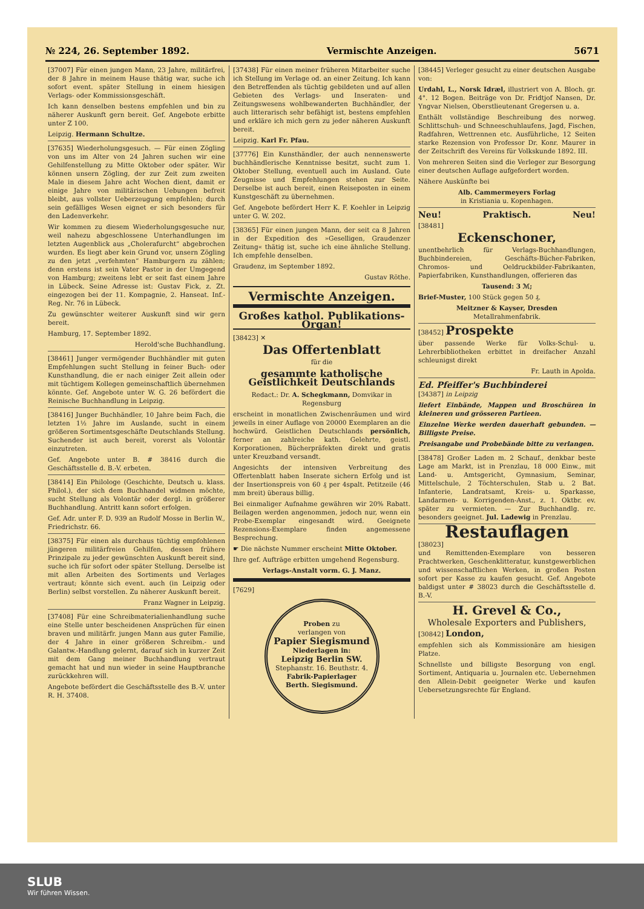№ 224, 26. September 1892. Vermischte Anzeigen. 5671
[37007] Für einen jungen Mann, 23 Jahre, militärfrei, der 8 Jahre in meinem Hause thätig war, suche ich sofort event. später Stellung in einem hiesigen Verlags- oder Kommissionsgeschäft.
Ich kann denselben bestens empfehlen und bin zu näherer Auskunft gern bereit. Gef. Angebote erbitte unter Z 100.
Leipzig. Hermann Schultze.
[37635] Wiederholungsgesuch. — Für einen Zögling von uns im Alter von 24 Jahren suchen wir eine Gehilfenstellung zu Mitte Oktober oder später. Wir können unsern Zögling, der zur Zeit zum zweiten Male in diesem Jahre acht Wochen dient, damit er einige Jahre von militärischen Uebungen befreit bleibt, aus vollster Ueberzeugung empfehlen; durch sein gefälliges Wesen eignet er sich besonders für den Ladenverkehr.
Wir kommen zu diesem Wiederholungsgesuche nur, weil nahezu abgeschlossene Unterhandlungen im letzten Augenblick aus „Cholerafurcht“ abgebrochen wurden. Es liegt aber kein Grund vor, unsern Zögling zu den jetzt „verfehmten“ Hamburgern zu zählen; denn erstens ist sein Vater Pastor in der Umgegend von Hamburg; zweitens lebt er seit fast einem Jahre in Lübeck. Seine Adresse ist: Gustav Fick, z. Zt. eingezogen bei der 11. Kompagnie, 2. Hanseat. Inf.-Reg. Nr. 76 in Lübeck.
Zu gewünschter weiterer Auskunft sind wir gern bereit.
Hamburg, 17. September 1892.
Herold'sche Buchhandlung.
[38461] Junger vermögender Buchhändler mit guten Empfehlungen sucht Stellung in feiner Buch- oder Kunsthandlung, die er nach einiger Zeit allein oder mit tüchtigem Kollegen gemeinschaftlich übernehmen könnte. Gef. Angebote unter W. G. 26 befördert die Reinische Buchhandlung in Leipzig.
[38416] Junger Buchhändler, 10 Jahre beim Fach, die letzten 1½ Jahre im Auslande, sucht in einem größeren Sortimentsgeschäfte Deutschlands Stellung. Suchender ist auch bereit, vorerst als Volontär einzutreten.
Gef. Angebote unter B. # 38416 durch die Geschäftsstelle d. B.-V. erbeten.
[38414] Ein Philologe (Geschichte, Deutsch u. klass. Philol.), der sich dem Buchhandel widmen möchte, sucht Stellung als Volontär oder dergl. in größerer Buchhandlung. Antritt kann sofort erfolgen.
Gef. Adr. unter F. D. 939 an Rudolf Mosse in Berlin W., Friedrichstr. 66.
[38375] Für einen als durchaus tüchtig empfohlenen jüngeren militärfreien Gehilfen, dessen frühere Prinzipale zu jeder gewünschten Auskunft bereit sind, suche ich für sofort oder später Stellung. Derselbe ist mit allen Arbeiten des Sortiments und Verlages vertraut; könnte sich event. auch (in Leipzig oder Berlin) selbst vorstellen. Zu näherer Auskunft bereit.
Franz Wagner in Leipzig.
[37408] Für eine Schreibmaterialienhandlung suche eine Stelle unter bescheidenen Ansprüchen für einen braven und militärfr. jungen Mann aus guter Familie, der 4 Jahre in einer größeren Schreibm.- und Galantw.-Handlung gelernt, darauf sich in kurzer Zeit mit dem Gang meiner Buchhandlung vertraut gemacht hat und nun wieder in seine Hauptbranche zurückkehren will.
Angebote befördert die Geschäftsstelle des B.-V. unter R. H. 37408.
[37438] Für einen meiner früheren Mitarbeiter suche ich Stellung im Verlage od. an einer Zeitung. Ich kann den Betreffenden als tüchtig gebildeten und auf allen Gebieten des Verlags- und Inseraten- und Zeitungswesens wohlbewanderten Buchhändler, der auch litterarisch sehr befähigt ist, bestens empfehlen und erkläre ich mich gern zu jeder näheren Auskunft bereit.
Leipzig. Karl Fr. Pfau.
[37776] Ein Kunsthändler, der auch nennenswerte buchhändlerische Kenntnisse besitzt, sucht zum 1. Oktober Stellung, eventuell auch im Ausland. Gute Zeugnisse und Empfehlungen stehen zur Seite. Derselbe ist auch bereit, einen Reiseposten in einem Kunstgeschäft zu übernehmen.
Gef. Angebote befördert Herr K. F. Koehler in Leipzig unter G. W. 202.
[38365] Für einen jungen Mann, der seit ca 8 Jahren in der Expedition des »Geselligen, Graudenzer Zeitung« thätig ist, suche ich eine ähnliche Stellung. Ich empfehle denselben.
Graudenz, im September 1892.
Gustav Röthe.
Vermischte Anzeigen.
Großes kathol. Publikations-Organ!
[38423] ✕
Das Offertenblatt
für die
gesammte katholische Geistlichkeit Deutschlands
Redact.: Dr. A. Schegkmann, Domvikar in Regensburg
erscheint in monatlichen Zwischenräumen und wird jeweils in einer Auflage von 20000 Exemplaren an die hochwürd. Geistlichen Deutschlands persönlich, ferner an zahlreiche kath. Gelehrte, geistl. Korporationen, Bücherpräfekten direkt und gratis unter Kreuzband versandt.
Angesichts der intensiven Verbreitung des Offertenblatt haben Inserate sichern Erfolg und ist der Insertionspreis von 60 ₰ per 4spalt. Petitzeile (46 mm breit) überaus billig.
Bei einmaliger Aufnahme gewähren wir 20% Rabatt. Beilagen werden angenommen, jedoch nur, wenn ein Probe-Exemplar eingesandt wird. Geeignete Rezensions-Exemplare finden angemessene Besprechung.
☛ Die nächste Nummer erscheint Mitte Oktober.
Ihre gef. Aufträge erbitten umgehend Regensburg.
Verlags-Anstalt vorm. G. J. Manz.
[7629]
Proben zu
verlangen von
Papier Siegismund
Niederlagen in:
Leipzig Berlin SW.
Stephanstr. 16. Beuthstr. 4.
Fabrik-Papierlager
Berth. Siegismund.
[38445] Verleger gesucht zu einer deutschen Ausgabe von:
Urdahl, L., Norsk Idræl, illustriert von A. Bloch. gr. 4°. 12 Bogen. Beiträge von Dr. Fridtjof Nansen, Dr. Yngvar Nielsen, Oberstlieutenant Gregersen u. a.
Enthält vollständige Beschreibung des norweg. Schlittschuh- und Schneeschuhlaufens, Jagd, Fischen, Radfahren, Wettrennen etc. Ausführliche, 12 Seiten starke Rezension von Professor Dr. Konr. Maurer in der Zeitschrift des Vereins für Volkskunde 1892. III.
Von mehreren Seiten sind die Verleger zur Besorgung einer deutschen Auflage aufgefordert worden.
Nähere Auskünfte bei
Alb. Cammermeyers Forlag
in Kristiania u. Kopenhagen.
Neu! Praktisch. Neu!
[38481]
Eckenschoner,
unentbehrlich für Verlags-Buchhandlungen, Buchbindereien, Geschäfts-Bücher-Fabriken, Chromos- und Oeldruckbilder-Fabrikanten, Papierfabriken, Kunsthandlungen, offerieren das
Tausend: 3 ℳ;
Brief-Muster, 100 Stück gegen 50 ₰.
Meitzner & Kayser, Dresden
Metallrahmenfabrik.
[38452] Prospekte
über passende Werke für Volks-Schul- u. Lehrerbibliotheken erbittet in dreifacher Anzahl schleunigst direkt
Fr. Lauth in Apolda.
Ed. Pfeiffer's Buchbinderei
[34387] in Leipzig
liefert Einbände, Mappen und Broschüren in kleineren und grösseren Partieen.
Einzelne Werke werden dauerhaft gebunden. — Billigste Preise.
Preisangabe und Probebände bitte zu verlangen.
[38478] Großer Laden m. 2 Schauf., denkbar beste Lage am Markt, ist in Prenzlau, 18 000 Einw., mit Land- u. Amtsgericht, Gymnasium, Seminar, Mittelschule, 2 Töchterschulen, Stab u. 2 Bat. Infanterie, Landratsamt, Kreis- u. Sparkasse, Landarmen- u. Korrigenden-Anst., z. 1. Oktbr. ev. später zu vermieten. — Zur Buchhandlg. rc. besonders geeignet. Jul. Ladewig in Prenzlau.
Restauflagen
[38023]
und Remittenden-Exemplare von besseren Prachtwerken, Geschenklitteratur, kunstgewerblichen und wissenschaftlichen Werken, in großen Posten sofort per Kasse zu kaufen gesucht. Gef. Angebote baldigst unter # 38023 durch die Geschäftsstelle d. B.-V.
H. Grevel & Co.,
Wholesale Exporters and Publishers,
[30842] London,
empfehlen sich als Kommissionäre am hiesigen Platze.
Schnellste und billigste Besorgung von engl. Sortiment, Antiquaria u. Journalen etc. Uebernehmen den Allein-Debit geeigneter Werke und kaufen Uebersetzungsrechte für England.
SLUB
Wir führen Wissen.